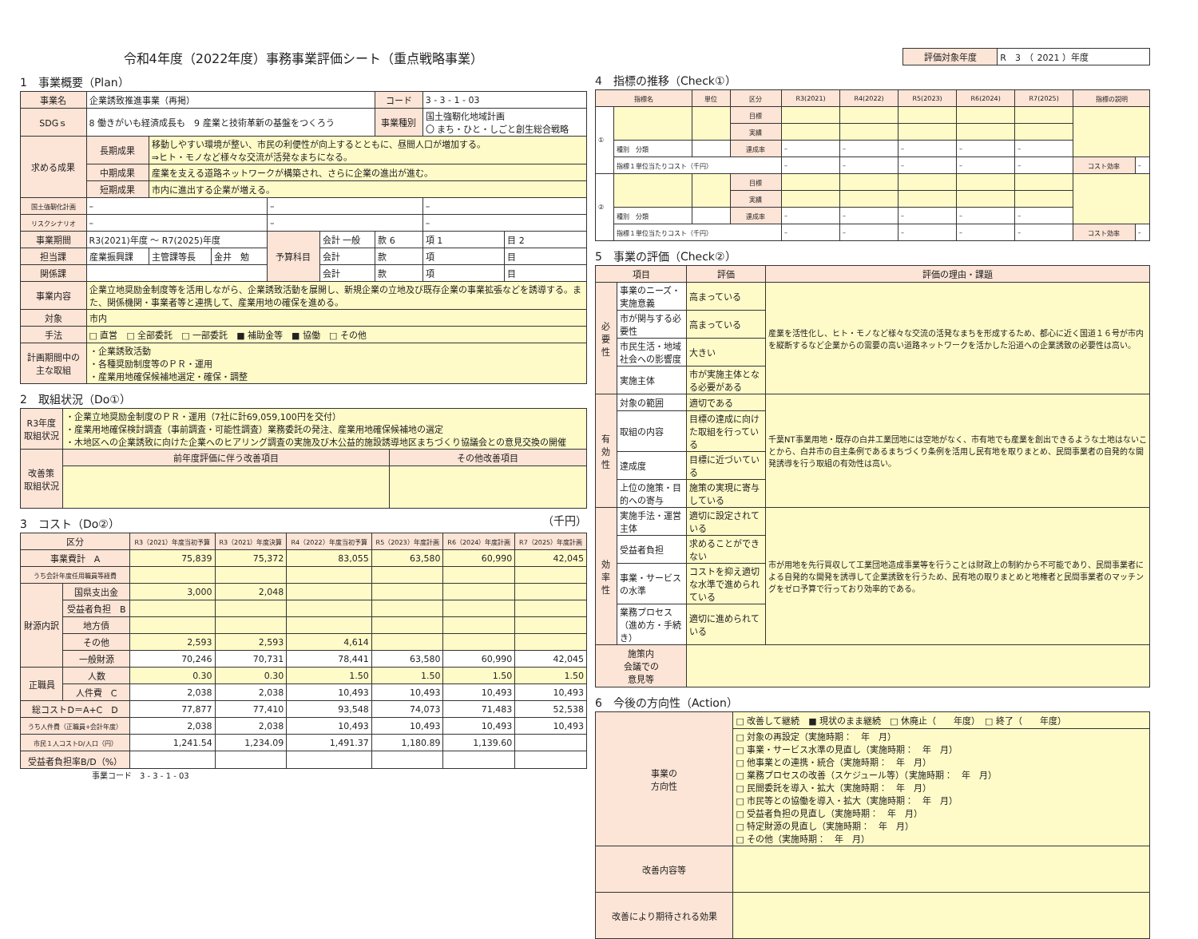令和4年度（2022年度）事務事業評価シート（重点戦略事業）
1　事業概要（Plan）
| 事業名 | 企業誘致推進事業（再掲） | | | | | コード | 3 - 3 - 1 - 03 | |
| SDGｓ | 8 働きがいも経済成長も 9 産業と技術革新の基盤をつくろう | | | | | 事業種別 | 国土強靭化地域計画 〇 まち・ひと・しごと創生総合戦略 | |
| 求める成果 | 長期成果 | 移動しやすい環境が整い、市民の利便性が向上するとともに、昼間人口が増加する。 ⇒ヒト・モノなど様々な交流が活発なまちになる。 | | | | | | |
| | 中期成果 | 産業を支える道路ネットワークが構築され、さらに企業の進出が進む。 | | | | | | |
| | 短期成果 | 市内に進出する企業が増える。 | | | | | | |
| 国土強靭化計画 | – | | | – | | | – | |
| リスクシナリオ | – | | | – | | | – | |
| 事業期間 | R3(2021)年度 ～ R7(2025)年度 | | | 予算科目 | 会計 一般 | 款 6 | 項 1 | 目 2 |
| 担当課 | 産業振興課 | 主管課等長 | 金井 勉 | | 会計 | 款 | 項 | 目 |
| 関係課 | | | | | 会計 | 款 | 項 | 目 |
| 事業内容 | 企業立地奨励金制度等を活用しながら、企業誘致活動を展開し、新規企業の立地及び既存企業の事業拡張などを誘導する。また、関係機関・事業者等と連携して、産業用地の確保を進める。 | | | | | | | |
| 対象 | 市内 | | | | | | | |
| 手法 | □ 直営 □ 全部委託 □ 一部委託 ■ 補助金等 ■ 協働 □ その他 | | | | | | | |
| 計画期間中の主な取組 | ・企業誘致活動 ・各種奨励制度等のＰＲ・運用 ・産業用地確保候補地選定・確保・調整 | | | | | | | |
2　取組状況（Do①）
| R3年度 取組状況 | ・企業立地奨励金制度のＰＲ・運用（7社に計69,059,100円を交付） ・産業用地確保検討調査（事前調査・可能性調査）業務委託の発注、産業用地確保候補地の選定 ・木地区への企業誘致に向けた企業へのヒアリング調査の実施及び木公益的施設誘導地区まちづくり協議会との意見交換の開催 | |
| 改善策 取組状況 | 前年度評価に伴う改善項目 | その他改善項目 |
3　コスト（Do②） （千円）
| 区分 | | R3（2021）年度当初予算 | R3（2021）年度決算 | R4（2022）年度当初予算 | R5（2023）年度計画 | R6（2024）年度計画 | R7（2025）年度計画 |
| --- | --- | --- | --- | --- | --- | --- | --- |
| 事業費計 A | | 75,839 | 75,372 | 83,055 | 63,580 | 60,990 | 42,045 |
| うち会計年度任用職員等経費 | | | | | | | |
| 財源内訳 | 国県支出金 | 3,000 | 2,048 | | | | |
| | 受益者負担 B | | | | | | |
| | 地方債 | | | | | | |
| | その他 | 2,593 | 2,593 | 4,614 | | | |
| | 一般財源 | 70,246 | 70,731 | 78,441 | 63,580 | 60,990 | 42,045 |
| 正職員 | 人数 | 0.30 | 0.30 | 1.50 | 1.50 | 1.50 | 1.50 |
| | 人件費 C | 2,038 | 2,038 | 10,493 | 10,493 | 10,493 | 10,493 |
| 総コストD＝A+C D | | 77,877 | 77,410 | 93,548 | 74,073 | 71,483 | 52,538 |
| うち人件費（正職員+会計年度） | | 2,038 | 2,038 | 10,493 | 10,493 | 10,493 | 10,493 |
| 市民１人コストD/人口（円） | | 1,241.54 | 1,234.09 | 1,491.37 | 1,180.89 | 1,139.60 | |
| 受益者負担率B/D（%） | | | | | | | |
事業コード　3 - 3 - 1 - 03
| 評価対象年度 | R 3 （ 2021 ）年度 |
4　指標の推移（Check①）
| 指標名 | | 単位 | 区分 | R3(2021) | R4(2022) | R5(2023) | R6(2024) | R7(2025) | 指標の説明 | |
| --- | --- | --- | --- | --- | --- | --- | --- | --- | --- | --- |
| ① | | | 目標 | | | | | | | |
| | | | 実績 | | | | | | | |
| | 種別 分類 | | 達成率 | – | – | – | – | – | | |
| | 指標１単位当たりコスト（千円） | | | – | – | – | – | – | コスト効率 | – |
| ② | | | 目標 | | | | | | | |
| | | | 実績 | | | | | | | |
| | 種別 分類 | | 達成率 | – | – | – | – | – | | |
| | 指標１単位当たりコスト（千円） | | | – | – | – | – | – | コスト効率 | – |
5　事業の評価（Check②）
| 項目 | | 評価 | 評価の理由・課題 |
| --- | --- | --- | --- |
| 必要性 | 事業のニーズ・実施意義 | 高まっている | 産業を活性化し、ヒト・モノなど様々な交流の活発なまちを形成するため、都心に近く国道１６号が市内を縦断するなど企業からの需要の高い道路ネットワークを活かした沿道への企業誘致の必要性は高い。 |
| | 市が関与する必要性 | 高まっている | |
| | 市民生活・地域社会への影響度 | 大きい | |
| | 実施主体 | 市が実施主体となる必要がある | |
| 有効性 | 対象の範囲 | 適切である | 千葉NT事業用地・既存の白井工業団地には空地がなく、市有地でも産業を創出できるような土地はないことから、白井市の自主条例であるまちづくり条例を活用し民有地を取りまとめ、民間事業者の自発的な開発誘導を行う取組の有効性は高い。 |
| | 取組の内容 | 目標の達成に向けた取組を行っている | |
| | 達成度 | 目標に近づいている | |
| | 上位の施策・目的への寄与 | 施策の実現に寄与している | |
| 効率性 | 実施手法・運営主体 | 適切に設定されている | 市が用地を先行買収して工業団地造成事業等を行うことは財政上の制約から不可能であり、民間事業者による自発的な開発を誘導して企業誘致を行うため、民有地の取りまとめと地権者と民間事業者のマッチングをゼロ予算で行っており効率的である。 |
| | 受益者負担 | 求めることができない | |
| | 事業・サービスの水準 | コストを抑え適切な水準で進められている | |
| | 業務プロセス（進め方・手続き） | 適切に進められている | |
| 施策内 会議での 意見等 | | | |
6　今後の方向性（Action）
| 事業の 方向性 | □ 改善して継続 ■ 現状のまま継続 □ 休廃止（ 年度） □ 終了（ 年度） |
| | □ 対象の再設定（実施時期： 年 月） □ 事業・サービス水準の見直し（実施時期： 年 月） □ 他事業との連携・統合（実施時期： 年 月） □ 業務プロセスの改善（スケジュール等）（実施時期： 年 月） □ 民間委託を導入・拡大（実施時期： 年 月） □ 市民等との協働を導入・拡大（実施時期： 年 月） □ 受益者負担の見直し（実施時期： 年 月） □ 特定財源の見直し（実施時期： 年 月） □ その他（実施時期： 年 月） |
| 改善内容等 | |
| 改善により期待される効果 | |